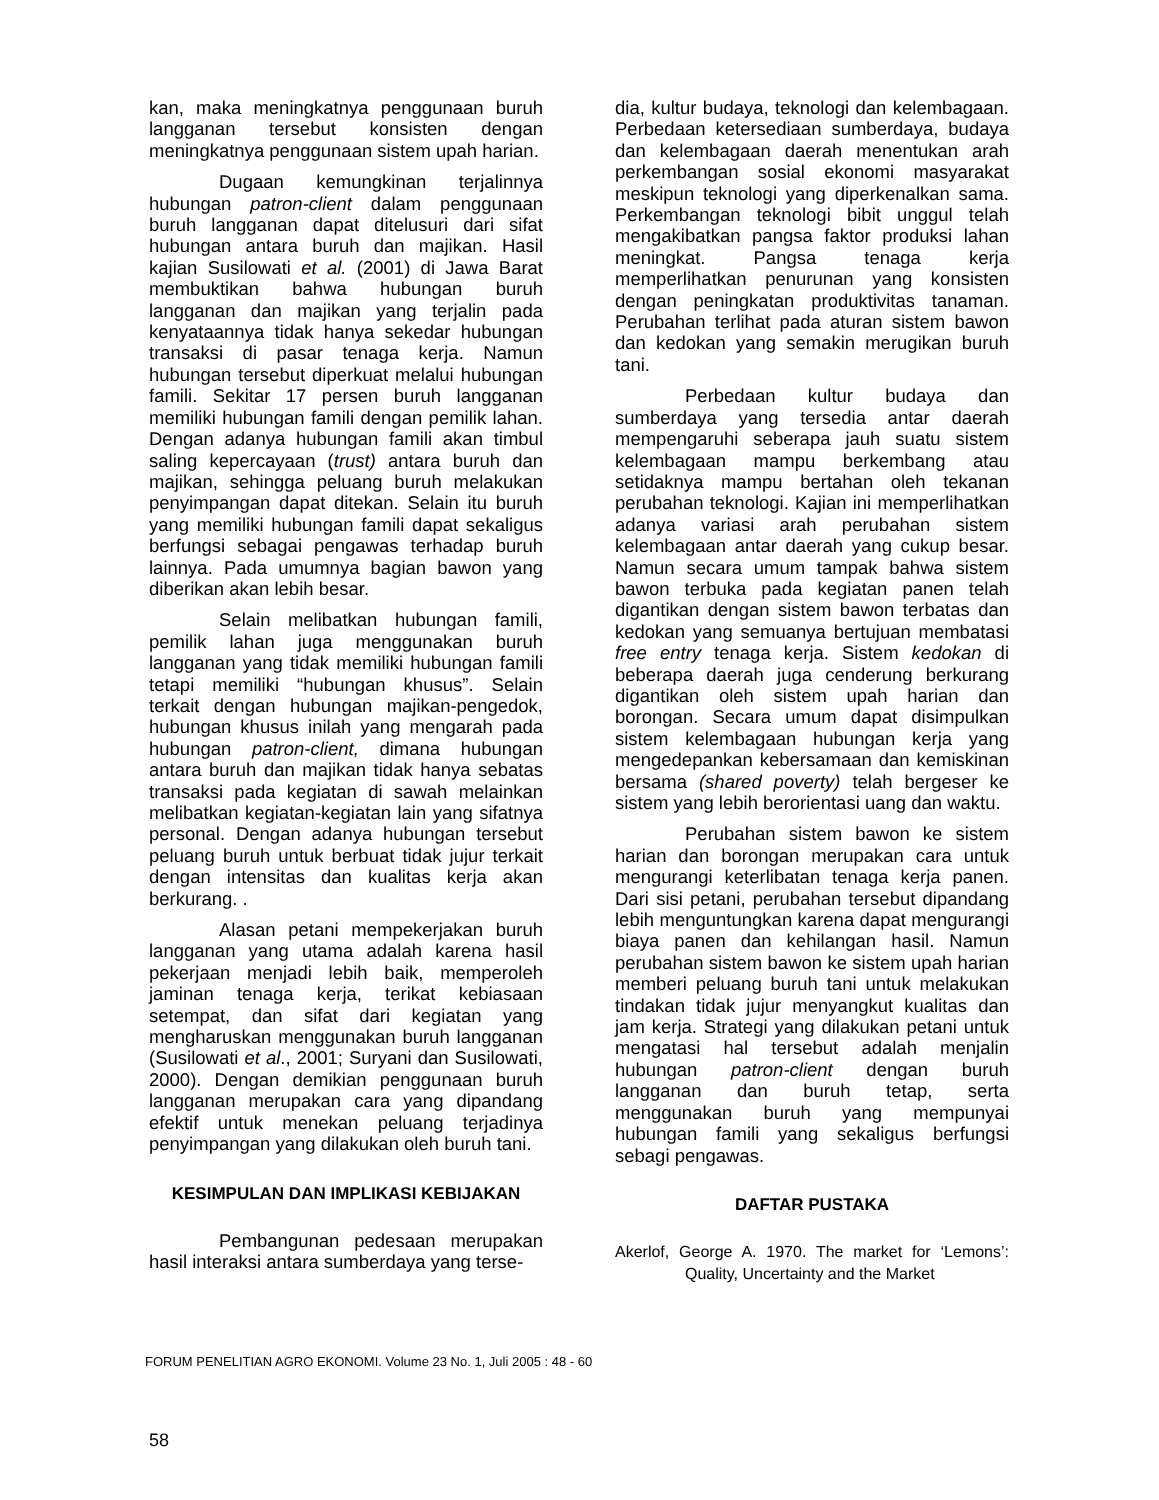kan, maka meningkatnya penggunaan buruh langganan tersebut konsisten dengan meningkatnya penggunaan sistem upah harian.
Dugaan kemungkinan terjalinnya hubungan patron-client dalam penggunaan buruh langganan dapat ditelusuri dari sifat hubungan antara buruh dan majikan. Hasil kajian Susilowati et al. (2001) di Jawa Barat membuktikan bahwa hubungan buruh langganan dan majikan yang terjalin pada kenyataannya tidak hanya sekedar hubungan transaksi di pasar tenaga kerja. Namun hubungan tersebut diperkuat melalui hubungan famili. Sekitar 17 persen buruh langganan memiliki hubungan famili dengan pemilik lahan. Dengan adanya hubungan famili akan timbul saling kepercayaan (trust) antara buruh dan majikan, sehingga peluang buruh melakukan penyimpangan dapat ditekan. Selain itu buruh yang memiliki hubungan famili dapat sekaligus berfungsi sebagai pengawas terhadap buruh lainnya. Pada umumnya bagian bawon yang diberikan akan lebih besar.
Selain melibatkan hubungan famili, pemilik lahan juga menggunakan buruh langganan yang tidak memiliki hubungan famili tetapi memiliki “hubungan khusus”. Selain terkait dengan hubungan majikan-pengedok, hubungan khusus inilah yang mengarah pada hubungan patron-client, dimana hubungan antara buruh dan majikan tidak hanya sebatas transaksi pada kegiatan di sawah melainkan melibatkan kegiatan-kegiatan lain yang sifatnya personal. Dengan adanya hubungan tersebut peluang buruh untuk berbuat tidak jujur terkait dengan intensitas dan kualitas kerja akan berkurang. .
Alasan petani mempekerjakan buruh langganan yang utama adalah karena hasil pekerjaan menjadi lebih baik, memperoleh jaminan tenaga kerja, terikat kebiasaan setempat, dan sifat dari kegiatan yang mengharuskan menggunakan buruh langganan (Susilowati et al., 2001; Suryani dan Susilowati, 2000). Dengan demikian penggunaan buruh langganan merupakan cara yang dipandang efektif untuk menekan peluang terjadinya penyimpangan yang dilakukan oleh buruh tani.
KESIMPULAN DAN IMPLIKASI KEBIJAKAN
Pembangunan pedesaan merupakan hasil interaksi antara sumberdaya yang terse-
dia, kultur budaya, teknologi dan kelembagaan. Perbedaan ketersediaan sumberdaya, budaya dan kelembagaan daerah menentukan arah perkembangan sosial ekonomi masyarakat meskipun teknologi yang diperkenalkan sama. Perkembangan teknologi bibit unggul telah mengakibatkan pangsa faktor produksi lahan meningkat. Pangsa tenaga kerja memperlihatkan penurunan yang konsisten dengan peningkatan produktivitas tanaman. Perubahan terlihat pada aturan sistem bawon dan kedokan yang semakin merugikan buruh tani.
Perbedaan kultur budaya dan sumberdaya yang tersedia antar daerah mempengaruhi seberapa jauh suatu sistem kelembagaan mampu berkembang atau setidaknya mampu bertahan oleh tekanan perubahan teknologi. Kajian ini memperlihatkan adanya variasi arah perubahan sistem kelembagaan antar daerah yang cukup besar. Namun secara umum tampak bahwa sistem bawon terbuka pada kegiatan panen telah digantikan dengan sistem bawon terbatas dan kedokan yang semuanya bertujuan membatasi free entry tenaga kerja. Sistem kedokan di beberapa daerah juga cenderung berkurang digantikan oleh sistem upah harian dan borongan. Secara umum dapat disimpulkan sistem kelembagaan hubungan kerja yang mengedepankan kebersamaan dan kemiskinan bersama (shared poverty) telah bergeser ke sistem yang lebih berorientasi uang dan waktu.
Perubahan sistem bawon ke sistem harian dan borongan merupakan cara untuk mengurangi keterlibatan tenaga kerja panen. Dari sisi petani, perubahan tersebut dipandang lebih menguntungkan karena dapat mengurangi biaya panen dan kehilangan hasil. Namun perubahan sistem bawon ke sistem upah harian memberi peluang buruh tani untuk melakukan tindakan tidak jujur menyangkut kualitas dan jam kerja. Strategi yang dilakukan petani untuk mengatasi hal tersebut adalah menjalin hubungan patron-client dengan buruh langganan dan buruh tetap, serta menggunakan buruh yang mempunyai hubungan famili yang sekaligus berfungsi sebagi pengawas.
DAFTAR PUSTAKA
Akerlof, George A. 1970. The market for ‘Lemons’: Quality, Uncertainty and the Market
FORUM PENELITIAN AGRO EKONOMI. Volume 23 No. 1, Juli 2005 : 48 - 60
58